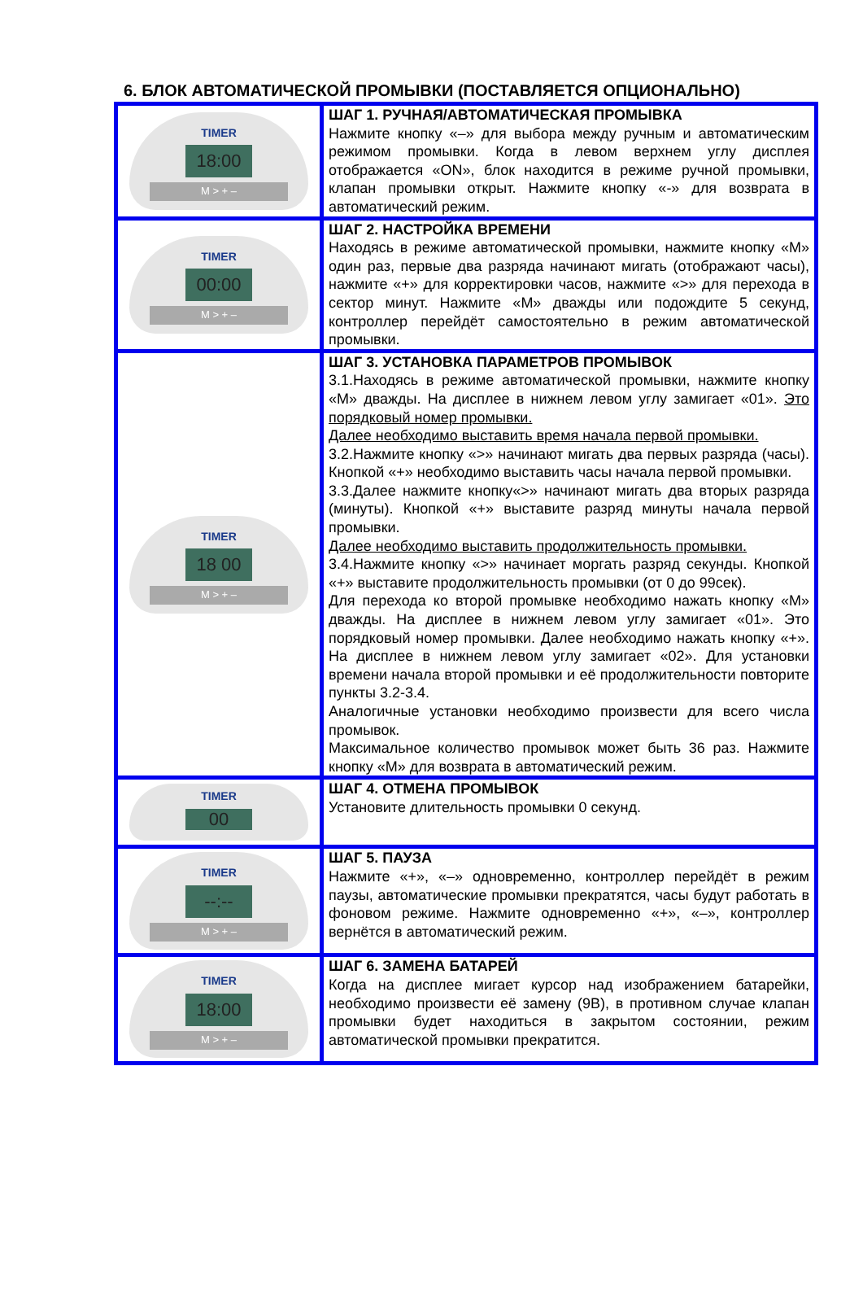6. БЛОК АВТОМАТИЧЕСКОЙ ПРОМЫВКИ (ПОСТАВЛЯЕТСЯ ОПЦИОНАЛЬНО)
| TIMER 18:00 M > + – | ШАГ 1. РУЧНАЯ/АВТОМАТИЧЕСКАЯ ПРОМЫВКА Нажмите кнопку «–» для выбора между ручным и автоматическим режимом промывки. Когда в левом верхнем углу дисплея отображается «ON», блок находится в режиме ручной промывки, клапан промывки открыт. Нажмите кнопку «-» для возврата в автоматический режим. |
| TIMER 00:00 M > + – | ШАГ 2. НАСТРОЙКА ВРЕМЕНИ Находясь в режиме автоматической промывки, нажмите кнопку «М» один раз, первые два разряда начинают мигать (отображают часы), нажмите «+» для корректировки часов, нажмите «>» для перехода в сектор минут. Нажмите «М» дважды или подождите 5 секунд, контроллер перейдёт самостоятельно в режим автоматической промывки. |
| TIMER 18 00 M > + – | ШАГ 3. УСТАНОВКА ПАРАМЕТРОВ ПРОМЫВОК 3.1.Находясь в режиме автоматической промывки, нажмите кнопку «М» дважды. На дисплее в нижнем левом углу замигает «01». Это порядковый номер промывки. Далее необходимо выставить время начала первой промывки. 3.2.Нажмите кнопку «>» начинают мигать два первых разряда (часы). Кнопкой «+» необходимо выставить часы начала первой промывки. 3.3.Далее нажмите кнопку«>» начинают мигать два вторых разряда (минуты). Кнопкой «+» выставите разряд минуты начала первой промывки. Далее необходимо выставить продолжительность промывки. 3.4.Нажмите кнопку «>» начинает моргать разряд секунды. Кнопкой «+» выставите продолжительность промывки (от 0 до 99сек). Для перехода ко второй промывке необходимо нажать кнопку «М» дважды. На дисплее в нижнем левом углу замигает «01». Это порядковый номер промывки. Далее необходимо нажать кнопку «+». На дисплее в нижнем левом углу замигает «02». Для установки времени начала второй промывки и её продолжительности повторите пункты 3.2-3.4. Аналогичные установки необходимо произвести для всего числа промывок. Максимальное количество промывок может быть 36 раз. Нажмите кнопку «М» для возврата в автоматический режим. |
| TIMER 00 | ШАГ 4. ОТМЕНА ПРОМЫВОК Установите длительность промывки 0 секунд. |
| TIMER --:-- M > + – | ШАГ 5. ПАУЗА Нажмите «+», «–» одновременно, контроллер перейдёт в режим паузы, автоматические промывки прекратятся, часы будут работать в фоновом режиме. Нажмите одновременно «+», «–», контроллер вернётся в автоматический режим. |
| TIMER 18:00 M > + – | ШАГ 6. ЗАМЕНА БАТАРЕЙ Когда на дисплее мигает курсор над изображением батарейки, необходимо произвести её замену (9В), в противном случае клапан промывки будет находиться в закрытом состоянии, режим автоматической промывки прекратится. |